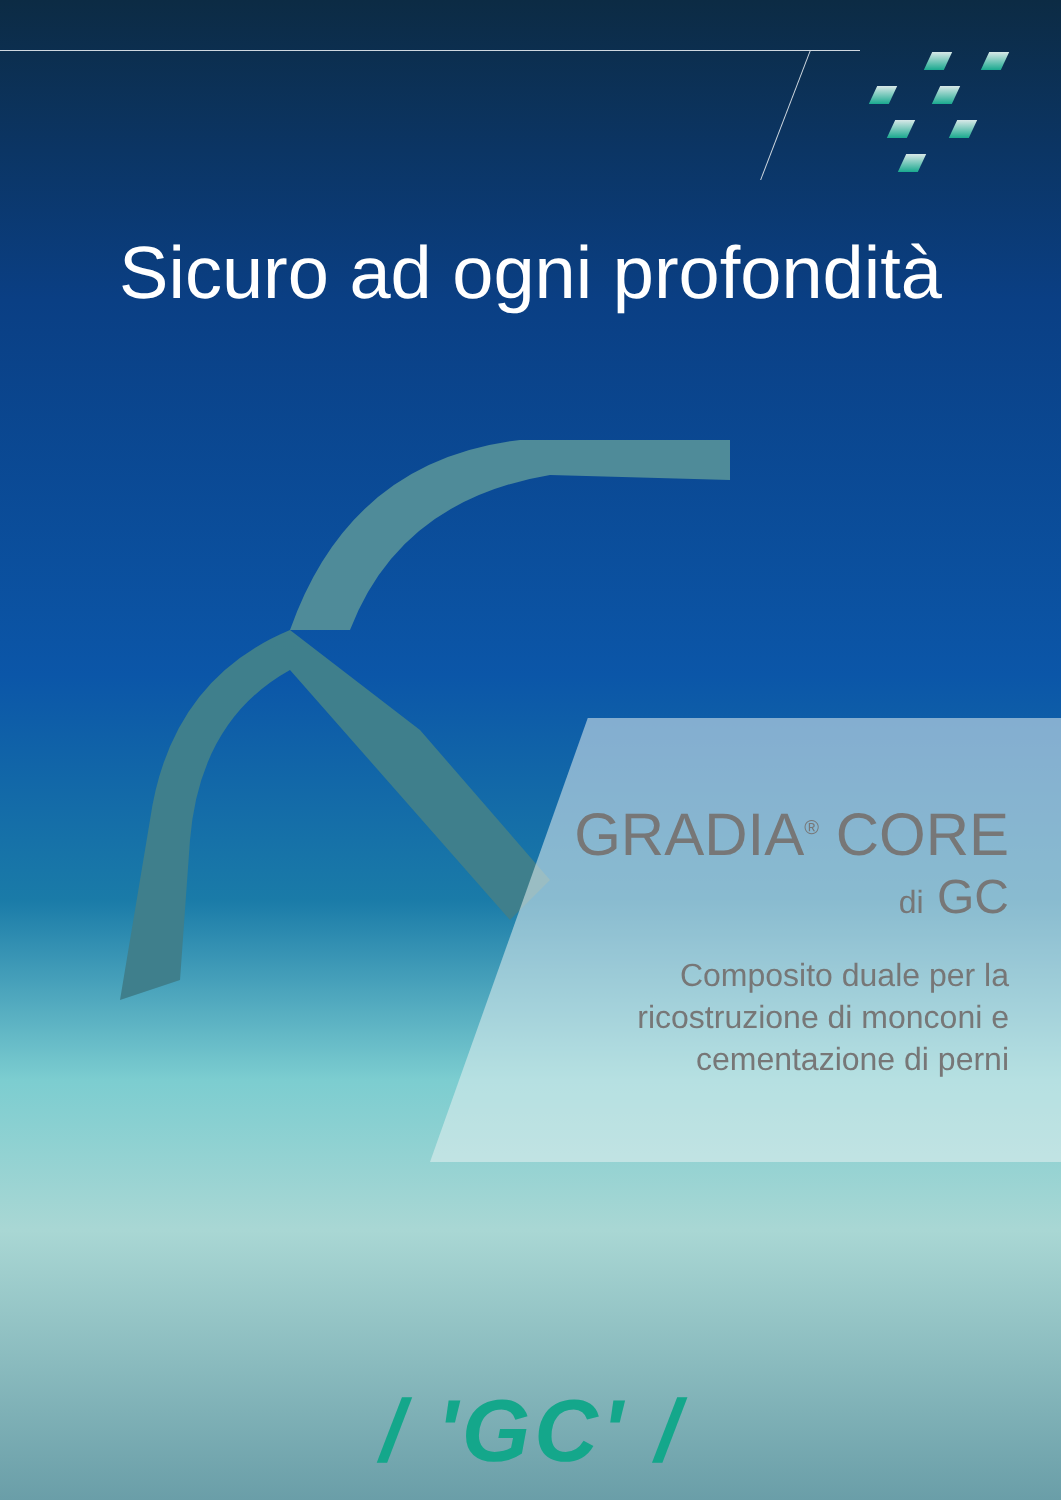Sicuro ad ogni profondità
GRADIA<sup>®</sup> CORE
di GC
Composito duale per la
ricostruzione di monconi e
cementazione di perni
/ 'GC' /